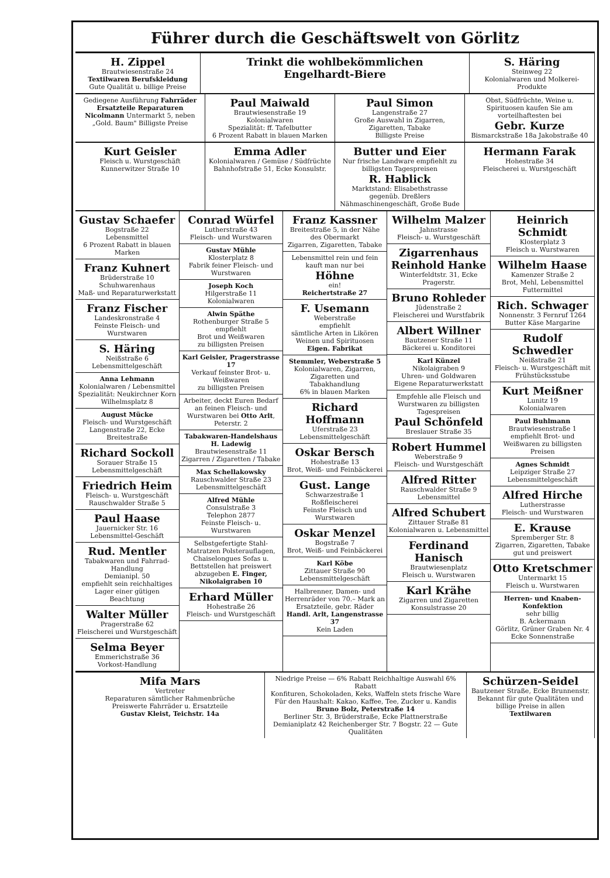Führer durch die Geschäftswelt von Görlitz
H. Zippel
Brautwiesenstraße 24
Textilwaren Berufskleidung
Gute Qualität u. billige Preise
Trinkt die wohlbekömmlichen
Engelhardt-Biere
S. Häring
Steinweg 22
Kolonialwaren und Molkerei-Produkte
Gediegene Ausführung Fahrräder Ersatzteile Reparaturen Nicolmann Untermarkt 5, neben „Gold. Baum" Billigste Preise
Paul Maiwald
Brautwiesenstraße 19
Kolonialwaren
Spezialität: ff. Tafelbutter
6 Prozent Rabatt in blauen Marken
Paul Simon
Langenstraße 27
Große Auswahl in Zigarren, Zigaretten, Tabake
Billigste Preise
Obst, Südfrüchte, Weine u. Spirituosen kaufen Sie am vorteilhaftesten bei
Gebr. Kurze
Bismarckstraße 18a Jakobstraße 40
Kurt Geisler
Fleisch u. Wurstgeschäft
Kunnerwitzer Straße 10
Emma Adler
Kolonialwaren / Gemüse / Südfrüchte
Bahnhofstraße 51, Ecke Konsulstr.
Butter und Eier
Nur frische Landware empfiehlt zu billigsten Tagespreisen
R. Hablick
Marktstand: Elisabethstrasse gegenüb. Dreßlers Nähmaschinengeschäft, Große Bude
Hermann Farak
Hohestraße 34
Fleischerei u. Wurstgeschäft
Gustav Schaefer
Bogstraße 22
Lebensmittel
6 Prozent Rabatt in blauen Marken
Franz Kuhnert
Brüderstraße 10
Schuhwarenhaus
Maß- und Reparaturwerkstatt
Franz Fischer
Landeskronstraße 4
Feinste Fleisch- und Wurstwaren
S. Häring
Neißstraße 6
Lebensmittelgeschäft
Anna Lehmann
Kolonialwaren / Lebensmittel
Spezialität: Neukirchner Korn
Wilhelmsplatz 8
August Mücke
Fleisch- und Wurstgeschäft
Langenstraße 22, Ecke Breitestraße
Richard Sockoll
Sorauer Straße 15
Lebensmittelgeschäft
Friedrich Heim
Fleisch- u. Wurstgeschäft
Rauschwalder Straße 5
Paul Haase
Jauernicker Str. 16
Lebensmittel-Geschäft
Rud. Mentler
Tabakwaren und Fahrrad-Handlung
Demianipl. 50
empfiehlt sein reichhaltiges Lager einer gütigen Beachtung
Walter Müller
Pragerstraße 62
Fleischerei und Wurstgeschäft
Selma Beyer
Emmerichstraße 36
Vorkost-Handlung
Conrad Würfel
Lutherstraße 43
Fleisch- und Wurstwaren
Gustav Mühle
Klosterplatz 8
Fabrik feiner Fleisch- und Wurstwaren
Joseph Koch
Hilgerstraße 11
Kolonialwaren
Alwin Späthe
Rothenburger Straße 5
empfiehlt
Brot und Weißwaren
zu billigsten Preisen
Karl Geisler, Pragerstrasse 17
Verkauf feinster Brot- u. Weißwaren
zu billigsten Preisen
Arbeiter, deckt Euren Bedarf an feinen Fleisch- und Wurstwaren bei Otto Arlt, Peterstr. 2
Tabakwaren-Handelshaus H. Ladewig
Brautwiesenstraße 11
Zigarren / Zigaretten / Tabake
Max Schellakowsky
Rauschwalder Straße 23
Lebensmittelgeschäft
Alfred Mühle
Consulstraße 3
Telephon 2877
Feinste Fleisch- u. Wurstwaren
Selbstgefertigte Stahl-Matratzen Polsterauflagen, Chaiselongues Sofas u. Bettstellen hat preiswert abzugeben E. Finger, Nikolaigraben 10
Erhard Müller
Hohestraße 26
Fleisch- und Wurstgeschäft
Franz Kassner
Breitestraße 5, in der Nähe des Obermarkt
Zigarren, Zigaretten, Tabake
Lebensmittel rein und fein kauft man nur bei
Höhne
ein!
Reichertstraße 27
F. Usemann
Weberstraße
empfiehlt
sämtliche Arten in Likören Weinen und Spirituosen
Eigen. Fabrikat
Stemmler, Weberstraße 5
Kolonialwaren, Zigarren, Zigaretten und Tabakhandlung
6% in blauen Marken
Richard Hoffmann
Uferstraße 23
Lebensmittelgeschäft
Oskar Bersch
Hohestraße 13
Brot, Weiß- und Feinbäckerei
Gust. Lange
Schwarzestraße 1
Roßfleischerei
Feinste Fleisch und Wurstwaren
Oskar Menzel
Bogstraße 7
Brot, Weiß- und Feinbäckerei
Karl Köbe
Zittauer Straße 90
Lebensmittelgeschäft
Halbrenner, Damen- und Herrenräder von 70.– Mark an
Ersatzteile, gebr. Räder
Handl. Arlt, Langenstrasse 37
Kein Laden
Wilhelm Malzer
Jahnstrasse
Fleisch- u. Wurstgeschäft
Zigarrenhaus Reinhold Hanke
Winterfeldtstr. 31, Ecke Pragerstr.
Bruno Rohleder
Jüdenstraße 2
Fleischerei und Wurstfabrik
Albert Willner
Bautzener Straße 11
Bäckerei u. Konditorei
Karl Künzel
Nikolaigraben 9
Uhren- und Goldwaren
Eigene Reparaturwerkstatt
Empfehle alle Fleisch und Wurstwaren zu billigsten Tagespreisen
Paul Schönfeld
Breslauer Straße 35
Robert Hummel
Weberstraße 9
Fleisch- und Wurstgeschäft
Alfred Ritter
Rauschwalder Straße 9
Lebensmittel
Alfred Schubert
Zittauer Straße 81
Kolonialwaren u. Lebensmittel
Ferdinand Hanisch
Brautwiesenplatz
Fleisch u. Wurstwaren
Karl Krähe
Zigarren und Zigaretten
Konsulstrasse 20
Heinrich Schmidt
Klosterplatz 3
Fleisch u. Wurstwaren
Wilhelm Haase
Kamenzer Straße 2
Brot, Mehl, Lebensmittel Futtermittel
Rich. Schwager
Nonnenstr. 3 Fernruf 1264
Butter Käse Margarine
Rudolf Schwedler
Neißstraße 21
Fleisch- u. Wurstgeschäft mit Frühstücksstube
Kurt Meißner
Lunitz 19
Kolonialwaren
Paul Buhlmann
Brautwiesenstraße 1
empfiehlt Brot- und Weißwaren zu billigsten Preisen
Agnes Schmidt
Leipziger Straße 27
Lebensmittelgeschäft
Alfred Hirche
Lutherstrasse
Fleisch- und Wurstwaren
E. Krause
Spremberger Str. 8
Zigarren, Zigaretten, Tabake
gut und preiswert
Otto Kretschmer
Untermarkt 15
Fleisch u. Wurstwaren
Herren- und Knaben-Konfektion
sehr billig
B. Ackermann
Görlitz, Grüner Graben Nr. 4 Ecke Sonnenstraße
Mifa Mars
Vertreter
Reparaturen sämtlicher Rahmenbrüche
Preiswerte Fahrräder u. Ersatzteile
Gustav Kleist, Teichstr. 14a
Niedrige Preise — 6% Rabatt Reichhaltige Auswahl 6% Rabatt
Konfituren, Schokoladen, Keks, Waffeln stets frische Ware
Für den Haushalt: Kakao, Kaffee, Tee, Zucker u. Kandis
Bruno Bolz, Peterstraße 14
Berliner Str. 3, Brüderstraße, Ecke Plattnerstraße Demianiplatz 42 Reichenberger Str. 7 Bogstr. 22 — Gute Qualitäten
Schürzen-Seidel
Bautzener Straße, Ecke Brunnenstr.
Bekannt für gute Qualitäten und billige Preise in allen
Textilwaren